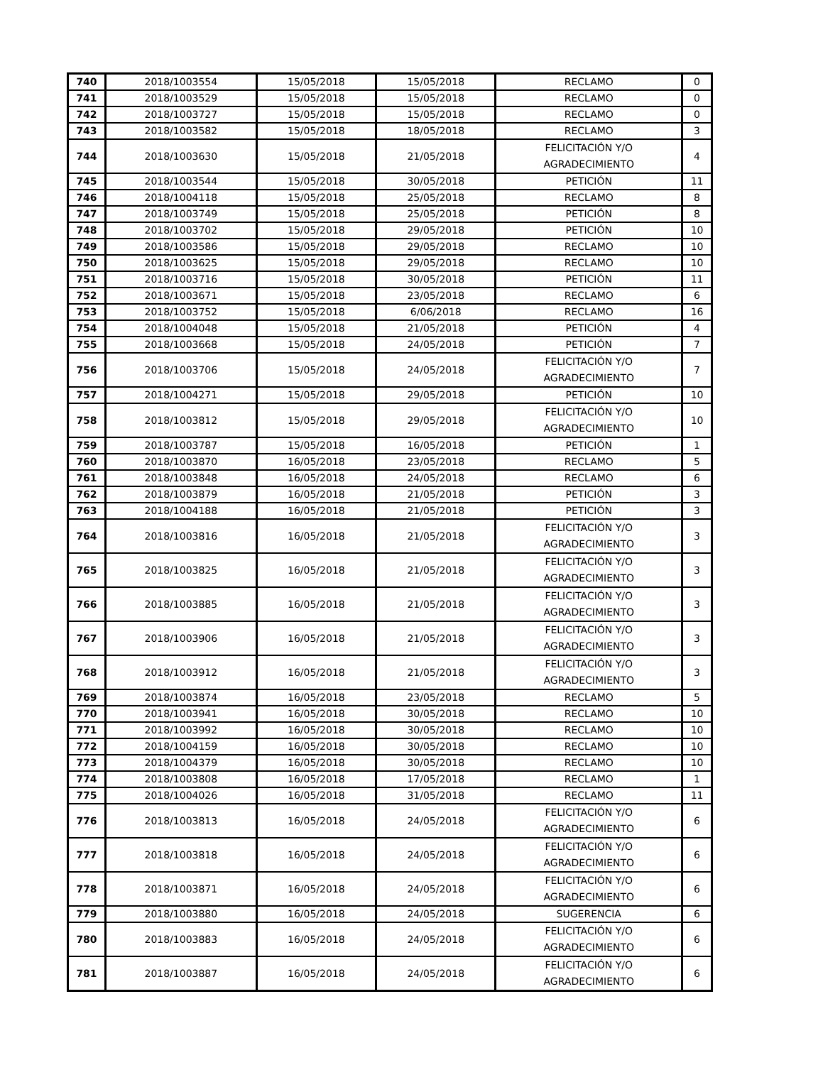| 740 | 2018/1003554 | 15/05/2018 | 15/05/2018 | RECLAMO | 0 |
| 741 | 2018/1003529 | 15/05/2018 | 15/05/2018 | RECLAMO | 0 |
| 742 | 2018/1003727 | 15/05/2018 | 15/05/2018 | RECLAMO | 0 |
| 743 | 2018/1003582 | 15/05/2018 | 18/05/2018 | RECLAMO | 3 |
| 744 | 2018/1003630 | 15/05/2018 | 21/05/2018 | FELICITACIÓN Y/O AGRADECIMIENTO | 4 |
| 745 | 2018/1003544 | 15/05/2018 | 30/05/2018 | PETICIÓN | 11 |
| 746 | 2018/1004118 | 15/05/2018 | 25/05/2018 | RECLAMO | 8 |
| 747 | 2018/1003749 | 15/05/2018 | 25/05/2018 | PETICIÓN | 8 |
| 748 | 2018/1003702 | 15/05/2018 | 29/05/2018 | PETICIÓN | 10 |
| 749 | 2018/1003586 | 15/05/2018 | 29/05/2018 | RECLAMO | 10 |
| 750 | 2018/1003625 | 15/05/2018 | 29/05/2018 | RECLAMO | 10 |
| 751 | 2018/1003716 | 15/05/2018 | 30/05/2018 | PETICIÓN | 11 |
| 752 | 2018/1003671 | 15/05/2018 | 23/05/2018 | RECLAMO | 6 |
| 753 | 2018/1003752 | 15/05/2018 | 6/06/2018 | RECLAMO | 16 |
| 754 | 2018/1004048 | 15/05/2018 | 21/05/2018 | PETICIÓN | 4 |
| 755 | 2018/1003668 | 15/05/2018 | 24/05/2018 | PETICIÓN | 7 |
| 756 | 2018/1003706 | 15/05/2018 | 24/05/2018 | FELICITACIÓN Y/O AGRADECIMIENTO | 7 |
| 757 | 2018/1004271 | 15/05/2018 | 29/05/2018 | PETICIÓN | 10 |
| 758 | 2018/1003812 | 15/05/2018 | 29/05/2018 | FELICITACIÓN Y/O AGRADECIMIENTO | 10 |
| 759 | 2018/1003787 | 15/05/2018 | 16/05/2018 | PETICIÓN | 1 |
| 760 | 2018/1003870 | 16/05/2018 | 23/05/2018 | RECLAMO | 5 |
| 761 | 2018/1003848 | 16/05/2018 | 24/05/2018 | RECLAMO | 6 |
| 762 | 2018/1003879 | 16/05/2018 | 21/05/2018 | PETICIÓN | 3 |
| 763 | 2018/1004188 | 16/05/2018 | 21/05/2018 | PETICIÓN | 3 |
| 764 | 2018/1003816 | 16/05/2018 | 21/05/2018 | FELICITACIÓN Y/O AGRADECIMIENTO | 3 |
| 765 | 2018/1003825 | 16/05/2018 | 21/05/2018 | FELICITACIÓN Y/O AGRADECIMIENTO | 3 |
| 766 | 2018/1003885 | 16/05/2018 | 21/05/2018 | FELICITACIÓN Y/O AGRADECIMIENTO | 3 |
| 767 | 2018/1003906 | 16/05/2018 | 21/05/2018 | FELICITACIÓN Y/O AGRADECIMIENTO | 3 |
| 768 | 2018/1003912 | 16/05/2018 | 21/05/2018 | FELICITACIÓN Y/O AGRADECIMIENTO | 3 |
| 769 | 2018/1003874 | 16/05/2018 | 23/05/2018 | RECLAMO | 5 |
| 770 | 2018/1003941 | 16/05/2018 | 30/05/2018 | RECLAMO | 10 |
| 771 | 2018/1003992 | 16/05/2018 | 30/05/2018 | RECLAMO | 10 |
| 772 | 2018/1004159 | 16/05/2018 | 30/05/2018 | RECLAMO | 10 |
| 773 | 2018/1004379 | 16/05/2018 | 30/05/2018 | RECLAMO | 10 |
| 774 | 2018/1003808 | 16/05/2018 | 17/05/2018 | RECLAMO | 1 |
| 775 | 2018/1004026 | 16/05/2018 | 31/05/2018 | RECLAMO | 11 |
| 776 | 2018/1003813 | 16/05/2018 | 24/05/2018 | FELICITACIÓN Y/O AGRADECIMIENTO | 6 |
| 777 | 2018/1003818 | 16/05/2018 | 24/05/2018 | FELICITACIÓN Y/O AGRADECIMIENTO | 6 |
| 778 | 2018/1003871 | 16/05/2018 | 24/05/2018 | FELICITACIÓN Y/O AGRADECIMIENTO | 6 |
| 779 | 2018/1003880 | 16/05/2018 | 24/05/2018 | SUGERENCIA | 6 |
| 780 | 2018/1003883 | 16/05/2018 | 24/05/2018 | FELICITACIÓN Y/O AGRADECIMIENTO | 6 |
| 781 | 2018/1003887 | 16/05/2018 | 24/05/2018 | FELICITACIÓN Y/O AGRADECIMIENTO | 6 |